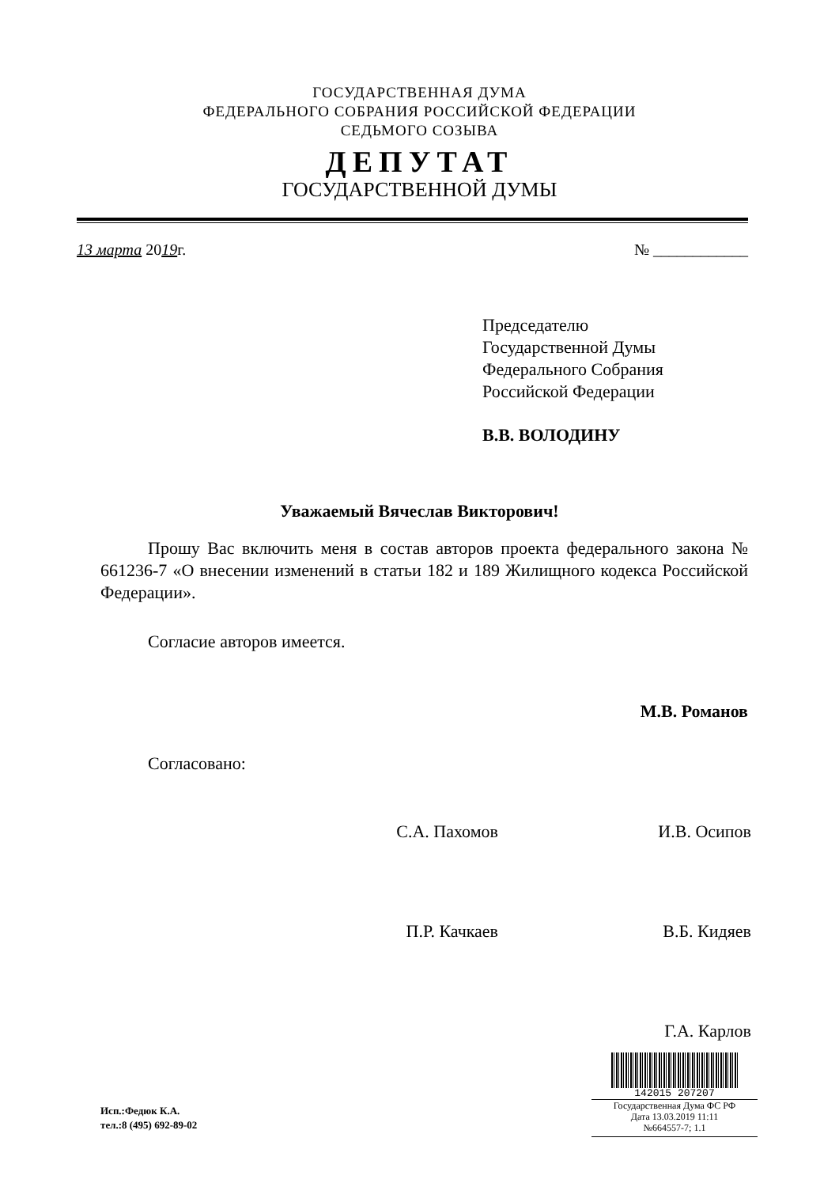ГОСУДАРСТВЕННАЯ ДУМА
ФЕДЕРАЛЬНОГО СОБРАНИЯ РОССИЙСКОЙ ФЕДЕРАЦИИ
СЕДЬМОГО СОЗЫВА
ДЕПУТАТ
ГОСУДАРСТВЕННОЙ ДУМЫ
13 марта 2019г. № ____________
Председателю
Государственной Думы
Федерального Собрания
Российской Федерации
В.В. ВОЛОДИНУ
Уважаемый Вячеслав Викторович!
Прошу Вас включить меня в состав авторов проекта федерального закона № 661236-7 «О внесении изменений в статьи 182 и 189 Жилищного кодекса Российской Федерации».
Согласие авторов имеется.
М.В. Романов
Согласовано:
С.А. Пахомов И.В. Осипов
П.Р. Качкаев В.Б. Кидяев
Г.А. Карлов
Исп.:Федюк К.А.
тел.:8 (495) 692-89-02
142015 207207
Государственная Дума ФС РФ
Дата 13.03.2019 11:11
№664557-7; 1.1